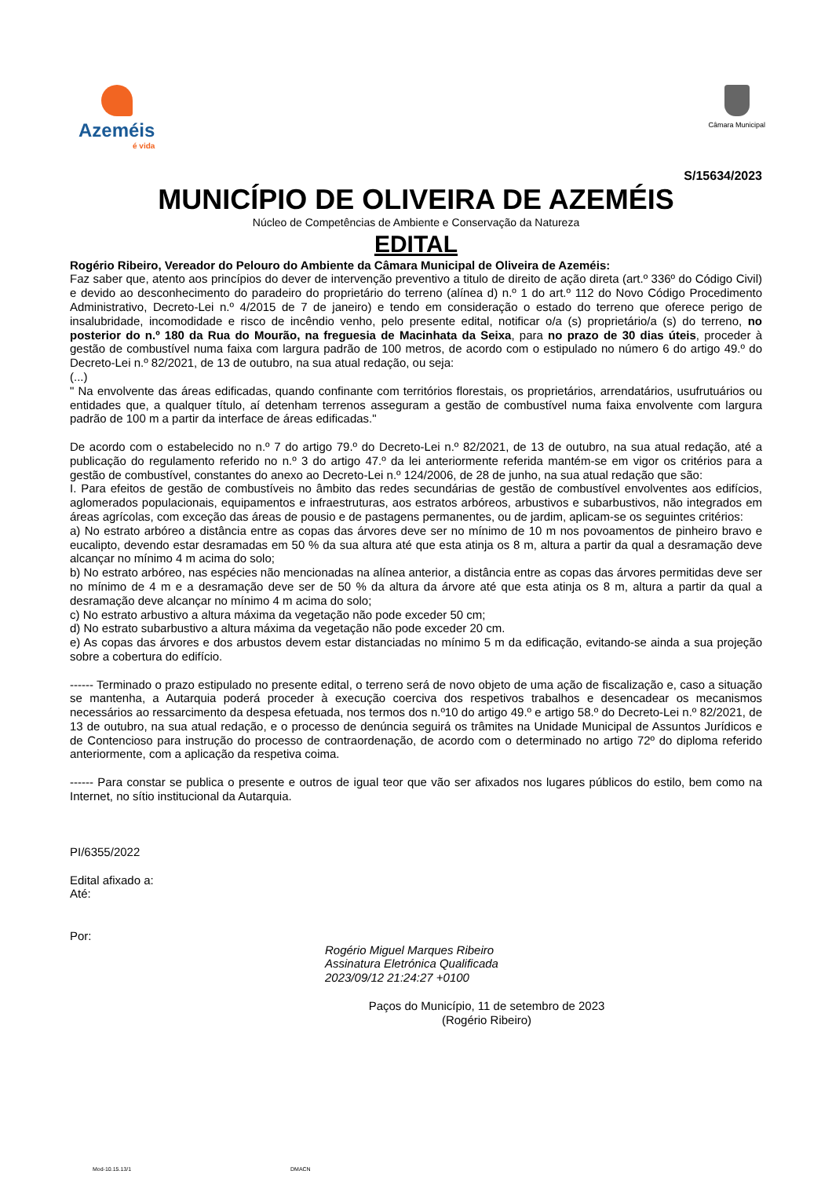Azeméis
é vida
Câmara Municipal
S/15634/2023
MUNICÍPIO DE OLIVEIRA DE AZEMÉIS
Núcleo de Competências de Ambiente e Conservação da Natureza
EDITAL
Rogério Ribeiro, Vereador do Pelouro do Ambiente da Câmara Municipal de Oliveira de Azeméis:
Faz saber que, atento aos princípios do dever de intervenção preventivo a titulo de direito de ação direta (art.º 336º do Código Civil) e devido ao desconhecimento do paradeiro do proprietário do terreno (alínea d) n.º 1 do art.º 112 do Novo Código Procedimento Administrativo, Decreto-Lei n.º 4/2015 de 7 de janeiro) e tendo em consideração o estado do terreno que oferece perigo de insalubridade, incomodidade e risco de incêndio venho, pelo presente edital, notificar o/a (s) proprietário/a (s) do terreno, no posterior do n.º 180 da Rua do Mourão, na freguesia de Macinhata da Seixa, para no prazo de 30 dias úteis, proceder à gestão de combustível numa faixa com largura padrão de 100 metros, de acordo com o estipulado no número 6 do artigo 49.º do Decreto-Lei n.º 82/2021, de 13 de outubro, na sua atual redação, ou seja:
(...)
" Na envolvente das áreas edificadas, quando confinante com territórios florestais, os proprietários, arrendatários, usufrutuários ou entidades que, a qualquer título, aí detenham terrenos asseguram a gestão de combustível numa faixa envolvente com largura padrão de 100 m a partir da interface de áreas edificadas."
De acordo com o estabelecido no n.º 7 do artigo 79.º do Decreto-Lei n.º 82/2021, de 13 de outubro, na sua atual redação, até a publicação do regulamento referido no n.º 3 do artigo 47.º da lei anteriormente referida mantém-se em vigor os critérios para a gestão de combustível, constantes do anexo ao Decreto-Lei n.º 124/2006, de 28 de junho, na sua atual redação que são:
I. Para efeitos de gestão de combustíveis no âmbito das redes secundárias de gestão de combustível envolventes aos edifícios, aglomerados populacionais, equipamentos e infraestruturas, aos estratos arbóreos, arbustivos e subarbustivos, não integrados em áreas agrícolas, com exceção das áreas de pousio e de pastagens permanentes, ou de jardim, aplicam-se os seguintes critérios:
a) No estrato arbóreo a distância entre as copas das árvores deve ser no mínimo de 10 m nos povoamentos de pinheiro bravo e eucalipto, devendo estar desramadas em 50 % da sua altura até que esta atinja os 8 m, altura a partir da qual a desramação deve alcançar no mínimo 4 m acima do solo;
b) No estrato arbóreo, nas espécies não mencionadas na alínea anterior, a distância entre as copas das árvores permitidas deve ser no mínimo de 4 m e a desramação deve ser de 50 % da altura da árvore até que esta atinja os 8 m, altura a partir da qual a desramação deve alcançar no mínimo 4 m acima do solo;
c) No estrato arbustivo a altura máxima da vegetação não pode exceder 50 cm;
d) No estrato subarbustivo a altura máxima da vegetação não pode exceder 20 cm.
e) As copas das árvores e dos arbustos devem estar distanciadas no mínimo 5 m da edificação, evitando-se ainda a sua projeção sobre a cobertura do edifício.
------ Terminado o prazo estipulado no presente edital, o terreno será de novo objeto de uma ação de fiscalização e, caso a situação se mantenha, a Autarquia poderá proceder à execução coerciva dos respetivos trabalhos e desencadear os mecanismos necessários ao ressarcimento da despesa efetuada, nos termos dos n.º10 do artigo 49.º e artigo 58.º do Decreto-Lei n.º 82/2021, de 13 de outubro, na sua atual redação, e o processo de denúncia seguirá os trâmites na Unidade Municipal de Assuntos Jurídicos e de Contencioso para instrução do processo de contraordenação, de acordo com o determinado no artigo 72º do diploma referido anteriormente, com a aplicação da respetiva coima.
------ Para constar se publica o presente e outros de igual teor que vão ser afixados nos lugares públicos do estilo, bem como na Internet, no sítio institucional da Autarquia.
PI/6355/2022
Edital afixado a:
Até:
Por:
Rogério Miguel Marques Ribeiro
Assinatura Eletrónica Qualificada
2023/09/12 21:24:27 +0100
Paços do Município, 11 de setembro de 2023
(Rogério Ribeiro)
Mod-10.15.13/1 DMACN